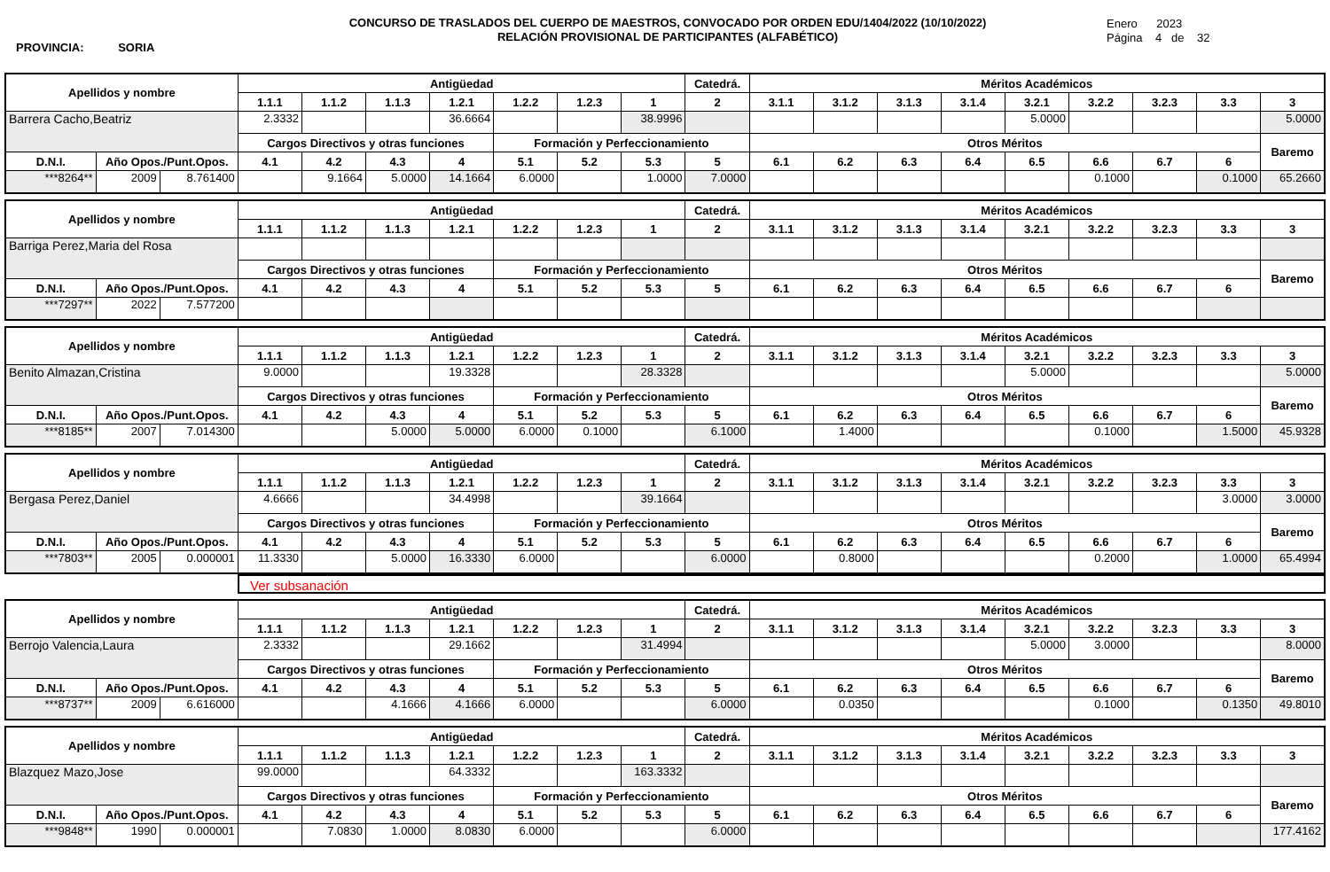PROVINCIA: SORIA
CONCURSO DE TRASLADOS DEL CUERPO DE MAESTROS, CONVOCADO POR ORDEN EDU/1404/2022 (10/10/2022)
RELACIÓN PROVISIONAL DE PARTICIPANTES (ALFABÉTICO)
Enero 2023
Página 4 de 32
| Apellidos y nombre | | | Antigüedad | | | | | | | Catedrá. | Méritos Académicos | | | | | | | | |
| --- | --- | --- | --- | --- | --- | --- | --- | --- | --- | --- | --- | --- | --- | --- | --- | --- | --- | --- | --- |
| | | | 1.1.1 | 1.1.2 | 1.1.3 | 1.2.1 | 1.2.2 | 1.2.3 | 1 | 2 | 3.1.1 | 3.1.2 | 3.1.3 | 3.1.4 | 3.2.1 | 3.2.2 | 3.2.3 | 3.3 | 3 |
| Barrera Cacho,Beatriz | | | 2.3332 | | | 36.6664 | | | 38.9996 | | | | | | 5.0000 | | | | 5.0000 |
| | | | Cargos Directivos y otras funciones | | | | Formación y Perfeccionamiento | | | | Otros Méritos | | | | | | | | Baremo |
| D.N.I. | Año Opos./Punt.Opos. | | 4.1 | 4.2 | 4.3 | 4 | 5.1 | 5.2 | 5.3 | 5 | 6.1 | 6.2 | 6.3 | 6.4 | 6.5 | 6.6 | 6.7 | 6 | |
| ***8264** | 2009 | 8.761400 | | 9.1664 | 5.0000 | 14.1664 | 6.0000 | | 1.0000 | 7.0000 | | | | | | 0.1000 | | 0.1000 | 65.2660 |
| Apellidos y nombre | | | Antigüedad | | | | | | | Catedrá. | Méritos Académicos | | | | | | | | |
| --- | --- | --- | --- | --- | --- | --- | --- | --- | --- | --- | --- | --- | --- | --- | --- | --- | --- | --- | --- |
| | | | 1.1.1 | 1.1.2 | 1.1.3 | 1.2.1 | 1.2.2 | 1.2.3 | 1 | 2 | 3.1.1 | 3.1.2 | 3.1.3 | 3.1.4 | 3.2.1 | 3.2.2 | 3.2.3 | 3.3 | 3 |
| Barriga Perez,Maria del Rosa | | | | | | | | | | | | | | | | | | | |
| | | | Cargos Directivos y otras funciones | | | | Formación y Perfeccionamiento | | | | Otros Méritos | | | | | | | | Baremo |
| D.N.I. | Año Opos./Punt.Opos. | | 4.1 | 4.2 | 4.3 | 4 | 5.1 | 5.2 | 5.3 | 5 | 6.1 | 6.2 | 6.3 | 6.4 | 6.5 | 6.6 | 6.7 | 6 | |
| ***7297** | 2022 | 7.577200 | | | | | | | | | | | | | | | | | |
| Apellidos y nombre | | | Antigüedad | | | | | | | Catedrá. | Méritos Académicos | | | | | | | | |
| --- | --- | --- | --- | --- | --- | --- | --- | --- | --- | --- | --- | --- | --- | --- | --- | --- | --- | --- | --- |
| | | | 1.1.1 | 1.1.2 | 1.1.3 | 1.2.1 | 1.2.2 | 1.2.3 | 1 | 2 | 3.1.1 | 3.1.2 | 3.1.3 | 3.1.4 | 3.2.1 | 3.2.2 | 3.2.3 | 3.3 | 3 |
| Benito Almazan,Cristina | | | 9.0000 | | | 19.3328 | | | 28.3328 | | | | | | 5.0000 | | | | 5.0000 |
| | | | Cargos Directivos y otras funciones | | | | Formación y Perfeccionamiento | | | | Otros Méritos | | | | | | | | Baremo |
| D.N.I. | Año Opos./Punt.Opos. | | 4.1 | 4.2 | 4.3 | 4 | 5.1 | 5.2 | 5.3 | 5 | 6.1 | 6.2 | 6.3 | 6.4 | 6.5 | 6.6 | 6.7 | 6 | |
| ***8185** | 2007 | 7.014300 | | | 5.0000 | 5.0000 | 6.0000 | 0.1000 | | 6.1000 | | 1.4000 | | | | 0.1000 | | 1.5000 | 45.9328 |
| Apellidos y nombre | | | Antigüedad | | | | | | | Catedrá. | Méritos Académicos | | | | | | | | |
| --- | --- | --- | --- | --- | --- | --- | --- | --- | --- | --- | --- | --- | --- | --- | --- | --- | --- | --- | --- |
| | | | 1.1.1 | 1.1.2 | 1.1.3 | 1.2.1 | 1.2.2 | 1.2.3 | 1 | 2 | 3.1.1 | 3.1.2 | 3.1.3 | 3.1.4 | 3.2.1 | 3.2.2 | 3.2.3 | 3.3 | 3 |
| Bergasa Perez,Daniel | | | 4.6666 | | | 34.4998 | | | 39.1664 | | | | | | | | | 3.0000 | 3.0000 |
| | | | Cargos Directivos y otras funciones | | | | Formación y Perfeccionamiento | | | | Otros Méritos | | | | | | | | Baremo |
| D.N.I. | Año Opos./Punt.Opos. | | 4.1 | 4.2 | 4.3 | 4 | 5.1 | 5.2 | 5.3 | 5 | 6.1 | 6.2 | 6.3 | 6.4 | 6.5 | 6.6 | 6.7 | 6 | |
| ***7803** | 2005 | 0.000001 | 11.3330 | | 5.0000 | 16.3330 | 6.0000 | | | 6.0000 | | 0.8000 | | | | 0.2000 | | 1.0000 | 65.4994 |
Ver subsanación
| Apellidos y nombre | | | Antigüedad | | | | | | | Catedrá. | Méritos Académicos | | | | | | | | |
| --- | --- | --- | --- | --- | --- | --- | --- | --- | --- | --- | --- | --- | --- | --- | --- | --- | --- | --- | --- |
| | | | 1.1.1 | 1.1.2 | 1.1.3 | 1.2.1 | 1.2.2 | 1.2.3 | 1 | 2 | 3.1.1 | 3.1.2 | 3.1.3 | 3.1.4 | 3.2.1 | 3.2.2 | 3.2.3 | 3.3 | 3 |
| Berrojo Valencia,Laura | | | 2.3332 | | | 29.1662 | | | 31.4994 | | | | | | 5.0000 | 3.0000 | | | 8.0000 |
| | | | Cargos Directivos y otras funciones | | | | Formación y Perfeccionamiento | | | | Otros Méritos | | | | | | | | Baremo |
| D.N.I. | Año Opos./Punt.Opos. | | 4.1 | 4.2 | 4.3 | 4 | 5.1 | 5.2 | 5.3 | 5 | 6.1 | 6.2 | 6.3 | 6.4 | 6.5 | 6.6 | 6.7 | 6 | |
| ***8737** | 2009 | 6.616000 | | | 4.1666 | 4.1666 | 6.0000 | | | 6.0000 | | 0.0350 | | | | 0.1000 | | 0.1350 | 49.8010 |
| Apellidos y nombre | | | Antigüedad | | | | | | | Catedrá. | Méritos Académicos | | | | | | | | |
| --- | --- | --- | --- | --- | --- | --- | --- | --- | --- | --- | --- | --- | --- | --- | --- | --- | --- | --- | --- |
| | | | 1.1.1 | 1.1.2 | 1.1.3 | 1.2.1 | 1.2.2 | 1.2.3 | 1 | 2 | 3.1.1 | 3.1.2 | 3.1.3 | 3.1.4 | 3.2.1 | 3.2.2 | 3.2.3 | 3.3 | 3 |
| Blazquez Mazo,Jose | | | 99.0000 | | | 64.3332 | | | 163.3332 | | | | | | | | | | |
| | | | Cargos Directivos y otras funciones | | | | Formación y Perfeccionamiento | | | | Otros Méritos | | | | | | | | Baremo |
| D.N.I. | Año Opos./Punt.Opos. | | 4.1 | 4.2 | 4.3 | 4 | 5.1 | 5.2 | 5.3 | 5 | 6.1 | 6.2 | 6.3 | 6.4 | 6.5 | 6.6 | 6.7 | 6 | |
| ***9848** | 1990 | 0.000001 | | 7.0830 | 1.0000 | 8.0830 | 6.0000 | | | 6.0000 | | | | | | | | | 177.4162 |